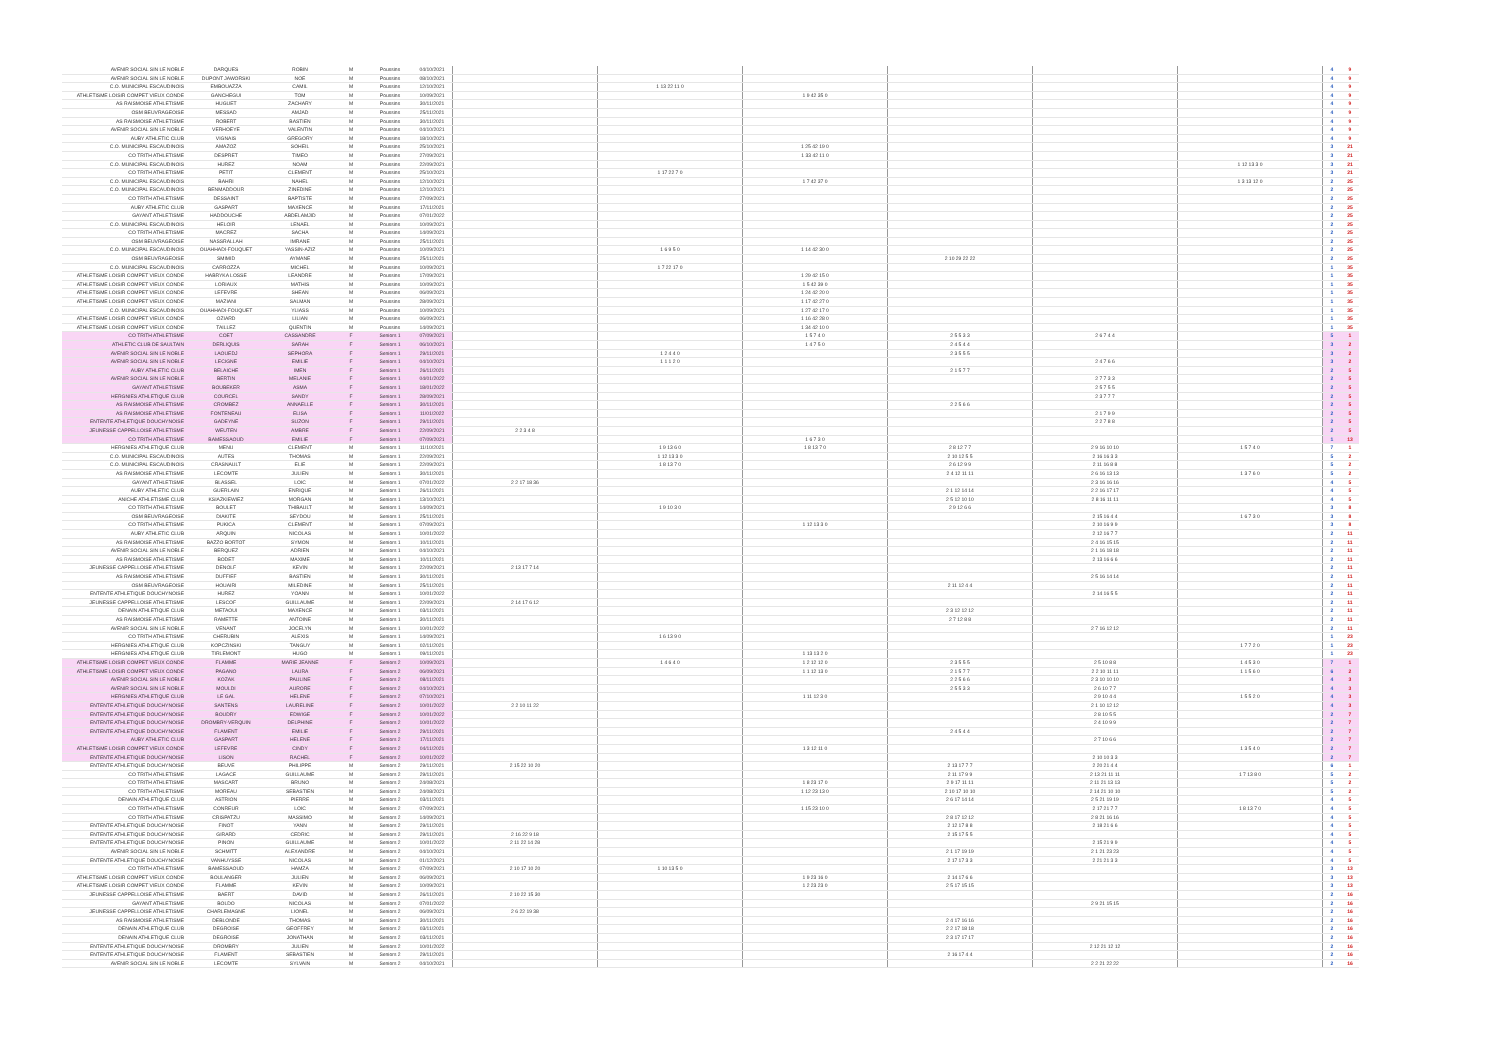| AVENIR SOCIAL SIN LE NOBLE | DARQUES | ROBIN | M | Poussins | 04/10/2021 | | | | | | | 4 | 9 |
| AVENIR SOCIAL SIN LE NOBLE | DUPONT JAWORSKI | NOE | M | Poussins | 08/10/2021 | | | | | | | 4 | 9 |
| C.O. MUNICIPAL ESCAUDINOIS | EMBOUAZZA | CAMIL | M | Poussins | 12/10/2021 | | 1 13 22 11 0 | | | | | 4 | 9 |
| ATHLETISME LOISIR COMPET VIEUX CONDE | GANCHEGUI | TOM | M | Poussins | 10/09/2021 | | | 1 9 42 35 0 | | | | 4 | 9 |
| AS RAISMOISE ATHLETISME | HUGUET | ZACHARY | M | Poussins | 30/11/2021 | | | | | | | 4 | 9 |
| OSM BEUVRAGEOISE | MESSAD | AMJAD | M | Poussins | 25/11/2021 | | | | | | | 4 | 9 |
| AS RAISMOISE ATHLETISME | ROBERT | BASTIEN | M | Poussins | 30/11/2021 | | | | | | | 4 | 9 |
| AVENIR SOCIAL SIN LE NOBLE | VERHOEYE | VALENTIN | M | Poussins | 04/10/2021 | | | | | | | 4 | 9 |
| AUBY ATHLETIC CLUB | VIGNAIS | GREGORY | M | Poussins | 18/10/2021 | | | | | | | 4 | 9 |
| C.O. MUNICIPAL ESCAUDINOIS | AMAZOZ | SOHEIL | M | Poussins | 25/10/2021 | | | 1 25 42 19 0 | | | | 3 | 21 |
| CO TRITH ATHLETISME | DESPRET | TIMEO | M | Poussins | 27/09/2021 | | | 1 33 42 11 0 | | | | 3 | 21 |
| C.O. MUNICIPAL ESCAUDINOIS | HUREZ | NOAM | M | Poussins | 22/09/2021 | | | | | | 1 12 13 3 0 | 3 | 21 |
| CO TRITH ATHLETISME | PETIT | CLEMENT | M | Poussins | 25/10/2021 | | 1 17 22 7 0 | | | | | 3 | 21 |
| C.O. MUNICIPAL ESCAUDINOIS | BAHRI | NAHEL | M | Poussins | 12/10/2021 | | | 1 7 42 37 0 | | | 1 3 13 12 0 | 2 | 25 |
| C.O. MUNICIPAL ESCAUDINOIS | BENMADDOUR | ZINEDINE | M | Poussins | 12/10/2021 | | | | | | | 2 | 25 |
| CO TRITH ATHLETISME | DESSAINT | BAPTISTE | M | Poussins | 27/09/2021 | | | | | | | 2 | 25 |
| AUBY ATHLETIC CLUB | GASPART | MAXENCE | M | Poussins | 17/11/2021 | | | | | | | 2 | 25 |
| GAYANT ATHLETISME | HADDOUCHE | ABDELAMJID | M | Poussins | 07/01/2022 | | | | | | | 2 | 25 |
| C.O. MUNICIPAL ESCAUDINOIS | HELOIR | LENAEL | M | Poussins | 10/09/2021 | | | | | | | 2 | 25 |
| CO TRITH ATHLETISME | MACREZ | SACHA | M | Poussins | 14/09/2021 | | | | | | | 2 | 25 |
| OSM BEUVRAGEOISE | NASSRALLAH | IMRANE | M | Poussins | 25/11/2021 | | | | | | | 2 | 25 |
| C.O. MUNICIPAL ESCAUDINOIS | OUAHHADI-FOUQUET | YASSIN-AZIZ | M | Poussins | 10/09/2021 | | 1 6 9 5 0 | 1 14 42 30 0 | | | | 2 | 25 |
| OSM BEUVRAGEOISE | SMIMID | AYMANE | M | Poussins | 25/11/2021 | | | | 2 10 29 22 22 | | | 2 | 25 |
| C.O. MUNICIPAL ESCAUDINOIS | CARROZZA | MICHEL | M | Poussins | 10/09/2021 | | 1 7 22 17 0 | | | | | 1 | 35 |
| ATHLETISME LOISIR COMPET VIEUX CONDE | HABRYKA LOSSE | LEANDRE | M | Poussins | 17/09/2021 | | | 1 29 42 15 0 | | | | 1 | 35 |
| ATHLETISME LOISIR COMPET VIEUX CONDE | LORIAUX | MATHIS | M | Poussins | 10/09/2021 | | | 1 5 42 39 0 | | | | 1 | 35 |
| ATHLETISME LOISIR COMPET VIEUX CONDE | LEFEVRE | SHEAN | M | Poussins | 06/09/2021 | | | 1 24 42 20 0 | | | | 1 | 35 |
| ATHLETISME LOISIR COMPET VIEUX CONDE | MAZIANI | SALMAN | M | Poussins | 28/09/2021 | | | 1 17 42 27 0 | | | | 1 | 35 |
| C.O. MUNICIPAL ESCAUDINOIS | OUAHHADI-FOUQUET | YLIASS | M | Poussins | 10/09/2021 | | | 1 27 42 17 0 | | | | 1 | 35 |
| ATHLETISME LOISIR COMPET VIEUX CONDE | OZIARD | LILIAN | M | Poussins | 06/09/2021 | | | 1 16 42 28 0 | | | | 1 | 35 |
| ATHLETISME LOISIR COMPET VIEUX CONDE | TAILLEZ | QUENTIN | M | Poussins | 14/09/2021 | | | 1 34 42 10 0 | | | | 1 | 35 |
| CO TRITH ATHLETISME | COET | CASSANDRE | F | Seniors 1 | 07/09/2021 | | | 1 5 7 4 0 | 2 5 5 3 3 | 2 6 7 4 4 | | 5 | 1 |
| ATHLETIC CLUB DE SAULTAIN | DERLIQUIS | SARAH | F | Seniors 1 | 06/10/2021 | | | 1 4 7 5 0 | 2 4 5 4 4 | | | 3 | 2 |
| AVENIR SOCIAL SIN LE NOBLE | LAOUEDJ | SEPHORA | F | Seniors 1 | 29/11/2021 | | 1 2 4 4 0 | | 2 3 5 5 5 | | | 3 | 2 |
| AVENIR SOCIAL SIN LE NOBLE | LECIGNE | EMILIE | F | Seniors 1 | 04/10/2021 | | 1 1 1 2 0 | | | 2 4 7 6 6 | | 3 | 2 |
| AUBY ATHLETIC CLUB | BELAICHE | IMEN | F | Seniors 1 | 26/11/2021 | | | | 2 1 5 7 7 | | | 2 | 5 |
| AVENIR SOCIAL SIN LE NOBLE | BERTIN | MELANIE | F | Seniors 1 | 04/01/2022 | | | | | 2 7 7 3 3 | | 2 | 5 |
| GAYANT ATHLETISME | BOUBEKER | ASMA | F | Seniors 1 | 18/01/2022 | | | | | 2 5 7 5 5 | | 2 | 5 |
| HERGNIES ATHLETIQUE CLUB | COURCEL | SANDY | F | Seniors 1 | 28/09/2021 | | | | | 2 3 7 7 7 | | 2 | 5 |
| AS RAISMOISE ATHLETISME | CROMBEZ | ANNAELLE | F | Seniors 1 | 30/11/2021 | | | | 2 2 5 6 6 | | | 2 | 5 |
| AS RAISMOISE ATHLETISME | FONTENEAU | ELISA | F | Seniors 1 | 11/01/2022 | | | | | 2 1 7 9 9 | | 2 | 5 |
| ENTENTE ATHLETIQUE DOUCHYNOISE | GADEYNE | SUZON | F | Seniors 1 | 29/11/2021 | | | | | 2 2 7 8 8 | | 2 | 5 |
| JEUNESSE CAPPELLOISE ATHLETISME | WEUTEN | AMBRE | F | Seniors 1 | 22/09/2021 | 2 2 3 4 8 | | | | | | 2 | 5 |
| CO TRITH ATHLETISME | BAMESSAOUD | EMILIE | F | Seniors 1 | 07/09/2021 | | | 1 6 7 3 0 | | | | 1 | 13 |
| HERGNIES ATHLETIQUE CLUB | MENU | CLEMENT | M | Seniors 1 | 11/10/2021 | | 1 9 13 6 0 | 1 8 13 7 0 | 2 8 12 7 7 | 2 9 16 10 10 | 1 5 7 4 0 | 7 | 1 |
| C.O. MUNICIPAL ESCAUDINOIS | AUTES | THOMAS | M | Seniors 1 | 22/09/2021 | | 1 12 13 3 0 | | 2 10 12 5 5 | 2 16 16 3 3 | | 5 | 2 |
| C.O. MUNICIPAL ESCAUDINOIS | CRASNAULT | ELIE | M | Seniors 1 | 22/09/2021 | | 1 8 13 7 0 | | 2 6 12 9 9 | 2 11 16 8 8 | | 5 | 2 |
| AS RAISMOISE ATHLETISME | LECOMTE | JULIEN | M | Seniors 1 | 30/11/2021 | | | | 2 4 12 11 11 | 2 6 16 13 13 | 1 3 7 6 0 | 5 | 2 |
| GAYANT ATHLETISME | BLASSEL | LOIC | M | Seniors 1 | 07/01/2022 | 2 2 17 18 36 | | | | 2 3 16 16 16 | | 4 | 5 |
| AUBY ATHLETIC CLUB | GUERLAIN | ENRIQUE | M | Seniors 1 | 26/11/2021 | | | | 2 1 12 14 14 | 2 2 16 17 17 | | 4 | 5 |
| ANICHE ATHLETISME CLUB | KSIAZKIEWIEZ | MORGAN | M | Seniors 1 | 13/10/2021 | | | | 2 5 12 10 10 | 2 8 16 11 11 | | 4 | 5 |
| CO TRITH ATHLETISME | BOULET | THIBAULT | M | Seniors 1 | 14/09/2021 | | 1 9 10 3 0 | | 2 9 12 6 6 | | | 3 | 8 |
| OSM BEUVRAGEOISE | DIAKITE | SEYDOU | M | Seniors 1 | 25/11/2021 | | | | | 2 15 16 4 4 | 1 6 7 3 0 | 3 | 8 |
| CO TRITH ATHLETISME | PUKICA | CLEMENT | M | Seniors 1 | 07/09/2021 | | | 1 12 13 3 0 | | 2 10 16 9 9 | | 3 | 8 |
| AUBY ATHLETIC CLUB | ARQUIN | NICOLAS | M | Seniors 1 | 10/01/2022 | | | | | 2 12 16 7 7 | | 2 | 11 |
| AS RAISMOISE ATHLETISME | BAZZO BORTOT | SYMON | M | Seniors 1 | 10/11/2021 | | | | | 2 4 16 15 15 | | 2 | 11 |
| AVENIR SOCIAL SIN LE NOBLE | BERQUEZ | ADRIEN | M | Seniors 1 | 04/10/2021 | | | | | 2 1 16 18 18 | | 2 | 11 |
| AS RAISMOISE ATHLETISME | BODET | MAXIME | M | Seniors 1 | 10/11/2021 | | | | | 2 13 16 6 6 | | 2 | 11 |
| JEUNESSE CAPPELLOISE ATHLETISME | DENOLF | KEVIN | M | Seniors 1 | 22/09/2021 | 2 13 17 7 14 | | | | | | 2 | 11 |
| AS RAISMOISE ATHLETISME | DUFFIEF | BASTIEN | M | Seniors 1 | 30/11/2021 | | | | | 2 5 16 14 14 | | 2 | 11 |
| OSM BEUVRAGEOISE | HOUAIRI | MILEDINE | M | Seniors 1 | 25/11/2021 | | | | 2 11 12 4 4 | | | 2 | 11 |
| ENTENTE ATHLETIQUE DOUCHYNOISE | HUREZ | YOANN | M | Seniors 1 | 10/01/2022 | | | | | 2 14 16 5 5 | | 2 | 11 |
| JEUNESSE CAPPELLOISE ATHLETISME | LESCOF | GUILLAUME | M | Seniors 1 | 22/09/2021 | 2 14 17 6 12 | | | | | | 2 | 11 |
| DENAIN ATHLETIQUE CLUB | METAOUI | MAXENCE | M | Seniors 1 | 03/11/2021 | | | | 2 3 12 12 12 | | | 2 | 11 |
| AS RAISMOISE ATHLETISME | RAMETTE | ANTOINE | M | Seniors 1 | 30/11/2021 | | | | 2 7 12 8 8 | | | 2 | 11 |
| AVENIR SOCIAL SIN LE NOBLE | VENANT | JOCELYN | M | Seniors 1 | 10/01/2022 | | | | | 2 7 16 12 12 | | 2 | 11 |
| CO TRITH ATHLETISME | CHERUBIN | ALEXIS | M | Seniors 1 | 14/09/2021 | | 1 6 13 9 0 | | | | | 1 | 23 |
| HERGNIES ATHLETIQUE CLUB | KOPCZINSKI | TANGUY | M | Seniors 1 | 02/11/2021 | | | | | | 1 7 7 2 0 | 1 | 23 |
| HERGNIES ATHLETIQUE CLUB | TIRLEMONT | HUGO | M | Seniors 1 | 09/11/2021 | | | 1 13 13 2 0 | | | | 1 | 23 |
| ATHLETISME LOISIR COMPET VIEUX CONDE | FLAMME | MARIE JEANNE | F | Seniors 2 | 10/09/2021 | | 1 4 6 4 0 | 1 2 12 12 0 | 2 3 5 5 5 | 2 5 10 8 8 | 1 4 5 3 0 | 7 | 1 |
| ATHLETISME LOISIR COMPET VIEUX CONDE | PAGANO | LAURA | F | Seniors 2 | 06/09/2021 | | | 1 1 12 13 0 | 2 1 5 7 7 | 2 2 10 11 11 | 1 1 5 6 0 | 6 | 2 |
| AVENIR SOCIAL SIN LE NOBLE | KOZAK | PAULINE | F | Seniors 2 | 08/11/2021 | | | | 2 2 5 6 6 | 2 3 10 10 10 | | 4 | 3 |
| AVENIR SOCIAL SIN LE NOBLE | MOULDI | AURORE | F | Seniors 2 | 04/10/2021 | | | | 2 5 5 3 3 | 2 6 10 7 7 | | 4 | 3 |
| HERGNIES ATHLETIQUE CLUB | LE GAL | HELENE | F | Seniors 2 | 07/10/2021 | | | 1 11 12 3 0 | | 2 9 10 4 4 | 1 5 5 2 0 | 4 | 3 |
| ENTENTE ATHLETIQUE DOUCHYNOISE | SANTENS | LAURELINE | F | Seniors 2 | 10/01/2022 | 2 2 10 11 22 | | | | 2 1 10 12 12 | | 4 | 3 |
| ENTENTE ATHLETIQUE DOUCHYNOISE | BOUDRY | EDWIGE | F | Seniors 2 | 10/01/2022 | | | | | 2 8 10 5 5 | | 2 | 7 |
| ENTENTE ATHLETIQUE DOUCHYNOISE | DROMBRY-VERQUIN | DELPHINE | F | Seniors 2 | 10/01/2022 | | | | | 2 4 10 9 9 | | 2 | 7 |
| ENTENTE ATHLETIQUE DOUCHYNOISE | FLAMENT | EMILIE | F | Seniors 2 | 29/11/2021 | | | | 2 4 5 4 4 | | | 2 | 7 |
| AUBY ATHLETIC CLUB | GASPART | HELENE | F | Seniors 2 | 17/11/2021 | | | | | 2 7 10 6 6 | | 2 | 7 |
| ATHLETISME LOISIR COMPET VIEUX CONDE | LEFEVRE | CINDY | F | Seniors 2 | 04/11/2021 | | | 1 3 12 11 0 | | | 1 3 5 4 0 | 2 | 7 |
| ENTENTE ATHLETIQUE DOUCHYNOISE | LISON | RACHEL | F | Seniors 2 | 10/01/2022 | | | | | 2 10 10 3 3 | | 2 | 7 |
| ENTENTE ATHLETIQUE DOUCHYNOISE | BEUVE | PHILIPPE | M | Seniors 2 | 29/11/2021 | 2 15 22 10 20 | | | 2 13 17 7 7 | 2 20 21 4 4 | | 6 | 1 |
| CO TRITH ATHLETISME | LAGACE | GUILLAUME | M | Seniors 2 | 29/11/2021 | | | | 2 11 17 9 9 | 2 13 21 11 11 | 1 7 13 8 0 | 5 | 2 |
| CO TRITH ATHLETISME | MASCART | BRUNO | M | Seniors 2 | 24/08/2021 | | | 1 8 23 17 0 | 2 9 17 11 11 | 2 11 21 13 13 | | 5 | 2 |
| CO TRITH ATHLETISME | MOREAU | SEBASTIEN | M | Seniors 2 | 24/08/2021 | | | 1 12 23 13 0 | 2 10 17 10 10 | 2 14 21 10 10 | | 5 | 2 |
| DENAIN ATHLETIQUE CLUB | ASTRION | PIERRE | M | Seniors 2 | 03/11/2021 | | | | 2 6 17 14 14 | 2 5 21 19 19 | | 4 | 5 |
| CO TRITH ATHLETISME | CONREUR | LOIC | M | Seniors 2 | 07/09/2021 | | | 1 15 23 10 0 | | 2 17 21 7 7 | 1 8 13 7 0 | 4 | 5 |
| CO TRITH ATHLETISME | CRISPATZU | MASSIMO | M | Seniors 2 | 14/09/2021 | | | | 2 8 17 12 12 | 2 8 21 16 16 | | 4 | 5 |
| ENTENTE ATHLETIQUE DOUCHYNOISE | FINOT | YANN | M | Seniors 2 | 29/11/2021 | | | | 2 12 17 8 8 | 2 18 21 6 6 | | 4 | 5 |
| ENTENTE ATHLETIQUE DOUCHYNOISE | GIRARD | CEDRIC | M | Seniors 2 | 29/11/2021 | 2 16 22 9 18 | | | 2 15 17 5 5 | | | 4 | 5 |
| ENTENTE ATHLETIQUE DOUCHYNOISE | PINON | GUILLAUME | M | Seniors 2 | 10/01/2022 | 2 11 22 14 28 | | | | 2 15 21 9 9 | | 4 | 5 |
| AVENIR SOCIAL SIN LE NOBLE | SCHMITT | ALEXANDRE | M | Seniors 2 | 04/10/2021 | | | | 2 1 17 19 19 | 2 1 21 23 23 | | 4 | 5 |
| ENTENTE ATHLETIQUE DOUCHYNOISE | VANHUYSSE | NICOLAS | M | Seniors 2 | 01/12/2021 | | | | 2 17 17 3 3 | 2 21 21 3 3 | | 4 | 5 |
| CO TRITH ATHLETISME | BAMESSAOUD | HAMZA | M | Seniors 2 | 07/09/2021 | 2 10 17 10 20 | 1 10 13 5 0 | | | | | 3 | 13 |
| ATHLETISME LOISIR COMPET VIEUX CONDE | BOULANGER | JULIEN | M | Seniors 2 | 06/09/2021 | | | 1 9 23 16 0 | 2 14 17 6 6 | | | 3 | 13 |
| ATHLETISME LOISIR COMPET VIEUX CONDE | FLAMME | KEVIN | M | Seniors 2 | 10/09/2021 | | | 1 2 23 23 0 | 2 5 17 15 15 | | | 3 | 13 |
| JEUNESSE CAPPELLOISE ATHLETISME | BAERT | DAVID | M | Seniors 2 | 26/11/2021 | 2 10 22 15 30 | | | | | | 2 | 16 |
| GAYANT ATHLETISME | BOLDO | NICOLAS | M | Seniors 2 | 07/01/2022 | | | | | 2 9 21 15 15 | | 2 | 16 |
| JEUNESSE CAPPELLOISE ATHLETISME | CHARLEMAGNE | LIONEL | M | Seniors 2 | 06/09/2021 | 2 6 22 19 38 | | | | | | 2 | 16 |
| AS RAISMOISE ATHLETISME | DEBLONDE | THOMAS | M | Seniors 2 | 30/11/2021 | | | | 2 4 17 16 16 | | | 2 | 16 |
| DENAIN ATHLETIQUE CLUB | DEGROISE | GEOFFREY | M | Seniors 2 | 03/11/2021 | | | | 2 2 17 18 18 | | | 2 | 16 |
| DENAIN ATHLETIQUE CLUB | DEGROISE | JONATHAN | M | Seniors 2 | 03/11/2021 | | | | 2 3 17 17 17 | | | 2 | 16 |
| ENTENTE ATHLETIQUE DOUCHYNOISE | DROMBRY | JULIEN | M | Seniors 2 | 10/01/2022 | | | | | 2 12 21 12 12 | | 2 | 16 |
| ENTENTE ATHLETIQUE DOUCHYNOISE | FLAMENT | SEBASTIEN | M | Seniors 2 | 29/11/2021 | | | | 2 16 17 4 4 | | | 2 | 16 |
| AVENIR SOCIAL SIN LE NOBLE | LECOMTE | SYLVAIN | M | Seniors 2 | 04/10/2021 | | | | | 2 2 21 22 22 | | 2 | 16 |